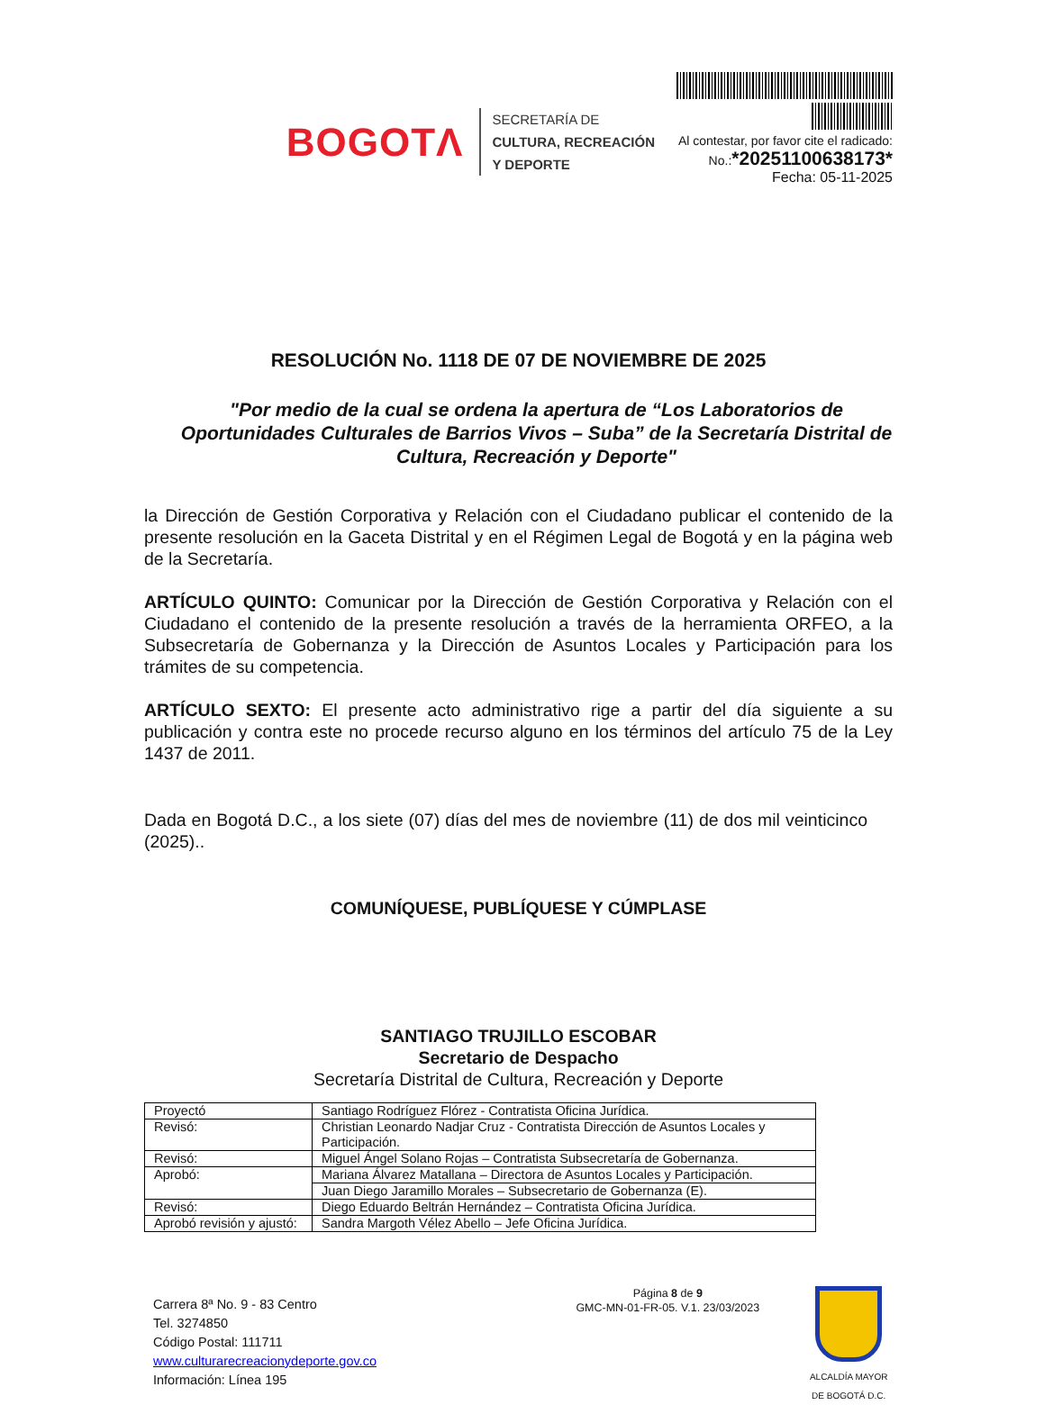BOGOTΛ
SECRETARÍA DE
CULTURA, RECREACIÓN
Y DEPORTE
Al contestar, por favor cite el radicado:
No.:*20251100638173*
Fecha: 05-11-2025
RESOLUCIÓN No. 1118 DE 07 DE NOVIEMBRE DE 2025
"Por medio de la cual se ordena la apertura de “Los Laboratorios de Oportunidades Culturales de Barrios Vivos – Suba” de la Secretaría Distrital de Cultura, Recreación y Deporte"
la Dirección de Gestión Corporativa y Relación con el Ciudadano publicar el contenido de la presente resolución en la Gaceta Distrital y en el Régimen Legal de Bogotá y en la página web de la Secretaría.
ARTÍCULO QUINTO: Comunicar por la Dirección de Gestión Corporativa y Relación con el Ciudadano el contenido de la presente resolución a través de la herramienta ORFEO, a la Subsecretaría de Gobernanza y la Dirección de Asuntos Locales y Participación para los trámites de su competencia.
ARTÍCULO SEXTO: El presente acto administrativo rige a partir del día siguiente a su publicación y contra este no procede recurso alguno en los términos del artículo 75 de la Ley 1437 de 2011.
Dada en Bogotá D.C., a los siete (07) días del mes de noviembre (11) de dos mil veinticinco (2025)..
COMUNÍQUESE, PUBLÍQUESE Y CÚMPLASE
SANTIAGO TRUJILLO ESCOBAR
Secretario de Despacho
Secretaría Distrital de Cultura, Recreación y Deporte
| Proyectó | Santiago Rodríguez Flórez - Contratista Oficina Jurídica. |
| Revisó: | Christian Leonardo Nadjar Cruz - Contratista Dirección de Asuntos Locales y Participación. |
| Revisó: | Miguel Ángel Solano Rojas – Contratista Subsecretaría de Gobernanza. |
| Aprobó: | Mariana Álvarez Matallana – Directora de Asuntos Locales y Participación. |
| | Juan Diego Jaramillo Morales – Subsecretario de Gobernanza (E). |
| Revisó: | Diego Eduardo Beltrán Hernández – Contratista Oficina Jurídica. |
| Aprobó revisión y ajustó: | Sandra Margoth Vélez Abello – Jefe Oficina Jurídica. |
Carrera 8ª No. 9 - 83 Centro
Tel. 3274850
Código Postal: 111711
www.culturarecreacionydeporte.gov.co
Información: Línea 195
Página 8 de 9
GMC-MN-01-FR-05. V.1. 23/03/2023
ALCALDÍA MAYOR
DE BOGOTÁ D.C.